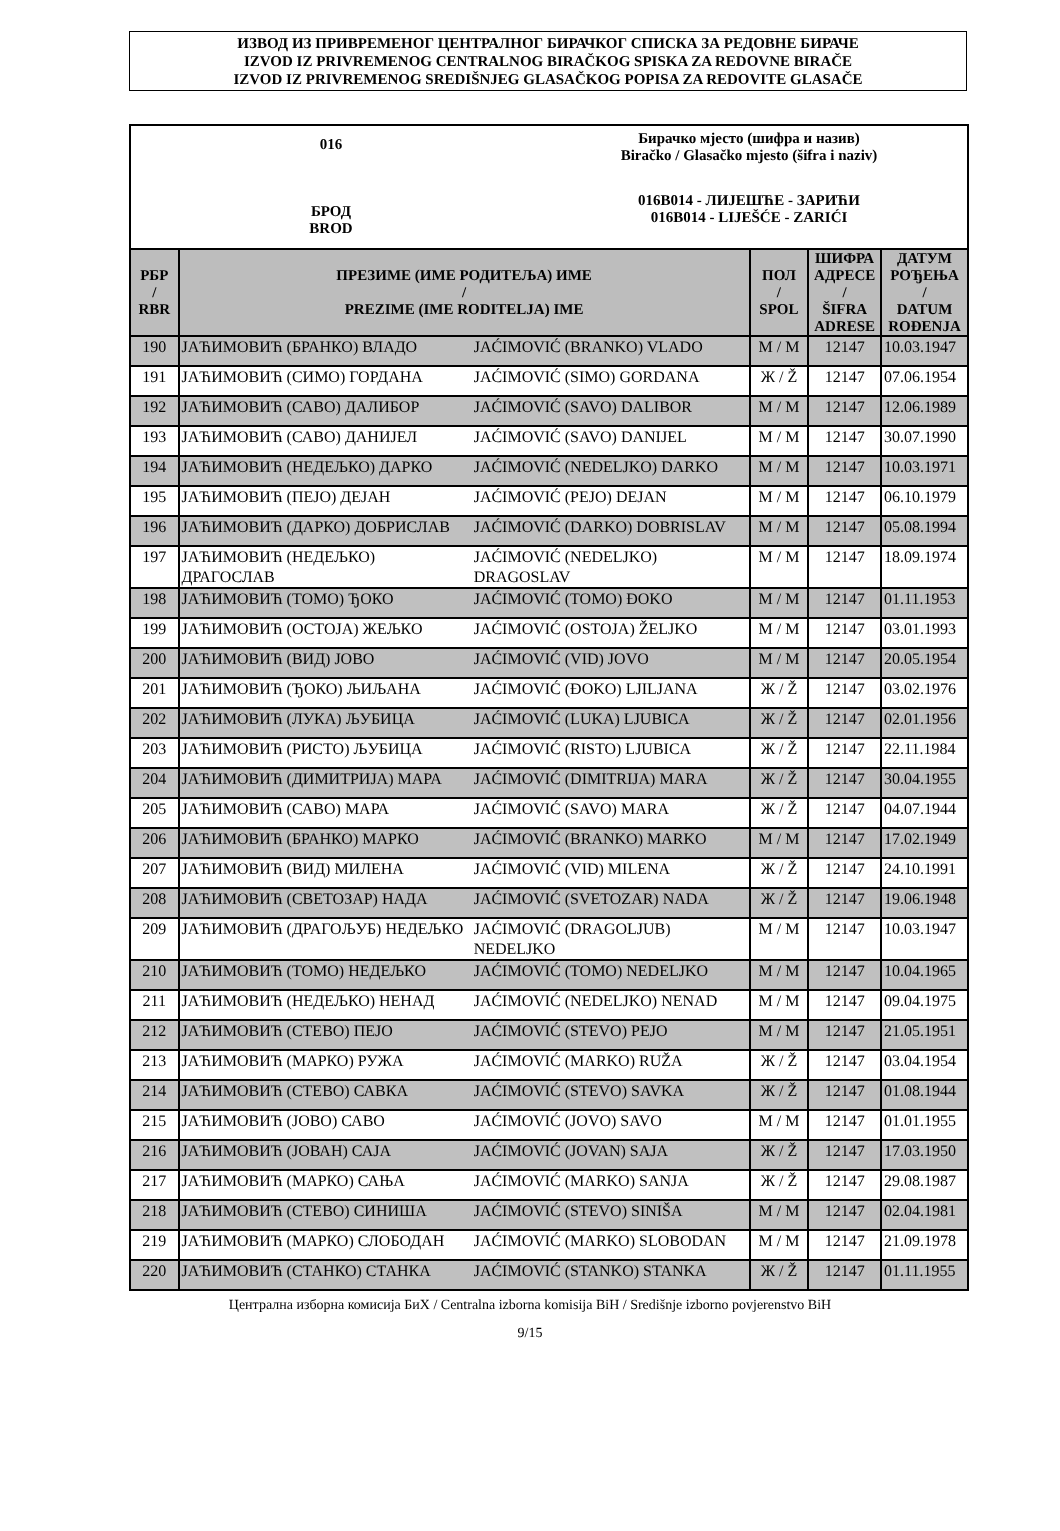ИЗВОД ИЗ ПРИВРЕМЕНОГ ЦЕНТРАЛНОГ БИРАЧКОГ СПИСКА ЗА РЕДОВНЕ БИРАЧЕ
IZVOD IZ PRIVREMENOG CENTRALNOG BIRAČKOG SPISKA ZA REDOVNE BIRAČE
IZVOD IZ PRIVREMENOG SREDIŠNJEG GLASAČKOG POPISA ZA REDOVITE GLASAČE
016
БРОД
BROD
Бирачко мјесто (шифра и назив)
Biračko / Glasačko mjesto (šifra i naziv)
016B014 - ЛИЈЕШЋЕ - ЗАРИЋИ
016B014 - LIJEŠĆE - ZARIĆI
| РБР / RBR | ПРЕЗИМЕ (ИМЕ РОДИТЕЉА) ИМЕ / PREZIME (IME RODITELJA) IME | | ПОЛ / SPOL | ШИФРА АДРЕСЕ / ŠIFRA ADRESE | ДАТУМ РОЂЕЊА / DATUM ROĐENJA |
| --- | --- | --- | --- | --- | --- |
| 190 | ЈАЋИМОВИЋ (БРАНКО) ВЛАДО | JAĆIMOVIĆ (BRANKO) VLADO | М / M | 12147 | 10.03.1947 |
| 191 | ЈАЋИМОВИЋ (СИМО) ГОРДАНА | JAĆIMOVIĆ (SIMO) GORDANA | Ж / Ž | 12147 | 07.06.1954 |
| 192 | ЈАЋИМОВИЋ (САВО) ДАЛИБОР | JAĆIMOVIĆ (SAVO) DALIBOR | М / M | 12147 | 12.06.1989 |
| 193 | ЈАЋИМОВИЋ (САВО) ДАНИЈЕЛ | JAĆIMOVIĆ (SAVO) DANIJEL | М / M | 12147 | 30.07.1990 |
| 194 | ЈАЋИМОВИЋ (НЕДЕЉКО) ДАРКО | JAĆIMOVIĆ (NEDELJKO) DARKO | М / M | 12147 | 10.03.1971 |
| 195 | ЈАЋИМОВИЋ (ПЕЈО) ДЕЈАН | JAĆIMOVIĆ (PEJO) DEJAN | М / M | 12147 | 06.10.1979 |
| 196 | ЈАЋИМОВИЋ (ДАРКО) ДОБРИСЛАВ | JAĆIMOVIĆ (DARKO) DOBRISLAV | М / M | 12147 | 05.08.1994 |
| 197 | ЈАЋИМОВИЋ (НЕДЕЉКО) ДРАГОСЛАВ | JAĆIMOVIĆ (NEDELJKO) DRAGOSLAV | М / M | 12147 | 18.09.1974 |
| 198 | ЈАЋИМОВИЋ (ТОМО) ЂОКО | JAĆIMOVIĆ (TOMO) ĐOKO | М / M | 12147 | 01.11.1953 |
| 199 | ЈАЋИМОВИЋ (ОСТОЈА) ЖЕЉКО | JAĆIMOVIĆ (OSTOJA) ŽELJKO | М / M | 12147 | 03.01.1993 |
| 200 | ЈАЋИМОВИЋ (ВИД) ЈОВО | JAĆIMOVIĆ (VID) JOVO | М / M | 12147 | 20.05.1954 |
| 201 | ЈАЋИМОВИЋ (ЂОКО) ЉИЉАНА | JAĆIMOVIĆ (ĐOKO) LJILJANA | Ж / Ž | 12147 | 03.02.1976 |
| 202 | ЈАЋИМОВИЋ (ЛУКА) ЉУБИЦА | JAĆIMOVIĆ (LUKA) LJUBICA | Ж / Ž | 12147 | 02.01.1956 |
| 203 | ЈАЋИМОВИЋ (РИСТО) ЉУБИЦА | JAĆIMOVIĆ (RISTO) LJUBICA | Ж / Ž | 12147 | 22.11.1984 |
| 204 | ЈАЋИМОВИЋ (ДИМИТРИЈА) МАРА | JAĆIMOVIĆ (DIMITRIJA) MARA | Ж / Ž | 12147 | 30.04.1955 |
| 205 | ЈАЋИМОВИЋ (САВО) МАРА | JAĆIMOVIĆ (SAVO) MARA | Ж / Ž | 12147 | 04.07.1944 |
| 206 | ЈАЋИМОВИЋ (БРАНКО) МАРКО | JAĆIMOVIĆ (BRANKO) MARKO | М / M | 12147 | 17.02.1949 |
| 207 | ЈАЋИМОВИЋ (ВИД) МИЛЕНА | JAĆIMOVIĆ (VID) MILENA | Ж / Ž | 12147 | 24.10.1991 |
| 208 | ЈАЋИМОВИЋ (СВЕТОЗАР) НАДА | JAĆIMOVIĆ (SVETOZAR) NADA | Ж / Ž | 12147 | 19.06.1948 |
| 209 | ЈАЋИМОВИЋ (ДРАГОЉУБ) НЕДЕЉКО | JAĆIMOVIĆ (DRAGOLJUB) NEDELJKO | М / M | 12147 | 10.03.1947 |
| 210 | ЈАЋИМОВИЋ (ТОМО) НЕДЕЉКО | JAĆIMOVIĆ (TOMO) NEDELJKO | М / M | 12147 | 10.04.1965 |
| 211 | ЈАЋИМОВИЋ (НЕДЕЉКО) НЕНАД | JAĆIMOVIĆ (NEDELJKO) NENAD | М / M | 12147 | 09.04.1975 |
| 212 | ЈАЋИМОВИЋ (СТЕВО) ПЕЈО | JAĆIMOVIĆ (STEVO) PEJO | М / M | 12147 | 21.05.1951 |
| 213 | ЈАЋИМОВИЋ (МАРКО) РУЖА | JAĆIMOVIĆ (MARKO) RUŽA | Ж / Ž | 12147 | 03.04.1954 |
| 214 | ЈАЋИМОВИЋ (СТЕВО) САВКА | JAĆIMOVIĆ (STEVO) SAVKA | Ж / Ž | 12147 | 01.08.1944 |
| 215 | ЈАЋИМОВИЋ (ЈОВО) САВО | JAĆIMOVIĆ (JOVO) SAVO | М / M | 12147 | 01.01.1955 |
| 216 | ЈАЋИМОВИЋ (ЈОВАН) САЈА | JAĆIMOVIĆ (JOVAN) SAJA | Ж / Ž | 12147 | 17.03.1950 |
| 217 | ЈАЋИМОВИЋ (МАРКО) САЊА | JAĆIMOVIĆ (MARKO) SANJA | Ж / Ž | 12147 | 29.08.1987 |
| 218 | ЈАЋИМОВИЋ (СТЕВО) СИНИША | JAĆIMOVIĆ (STEVO) SINIŠA | М / M | 12147 | 02.04.1981 |
| 219 | ЈАЋИМОВИЋ (МАРКО) СЛОБОДАН | JAĆIMOVIĆ (MARKO) SLOBODAN | М / M | 12147 | 21.09.1978 |
| 220 | ЈАЋИМОВИЋ (СТАНКО) СТАНКА | JAĆIMOVIĆ (STANKO) STANKA | Ж / Ž | 12147 | 01.11.1955 |
Централна изборна комисија БиХ / Centralna izborna komisija BiH / Središnje izborno povjerenstvo BiH
9/15